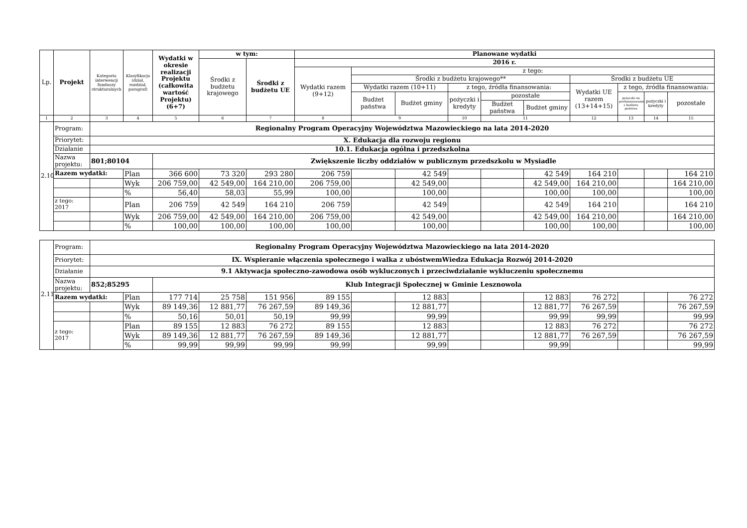| Lp. | Projekt | Kategoria interwencji funduszy strukturalnych | Klasyfikacja (dział, rozdział, paragraf) | Wydatki w okresie realizacji Projektu (całkowita wartość Projektu) (6+7) | w tym: | | Planowane wydatki | | | | | | | | | |
| --- | --- | --- | --- | --- | --- | --- | --- | --- | --- | --- | --- | --- | --- | --- | --- | --- |
| | | | | | Środki z budżetu krajowego | Środki z budżetu UE | 2016 r. | | | | | | | | | |
| | | | | | | | Wydatki razem (9+12) | z tego: | | | | | | | | |
| | | | | | | | | Środki z budżetu krajowego** | | | | | Środki z budżetu UE | | | |
| | | | | | | | | Wydatki razem (10+11) | | z tego, źródła finansowania: | | | Wydatki UE razem (13+14+15) | z tego, źródła finansowania: | | |
| | | | | | | | | Budżet państwa | Budżet gminy | pożyczki i kredyty | pozostałe | | | pożyczki na prefinansowanie z budżetu państwa | pożyczki i kredyty | pozostałe |
| | | | | | | | | | | | Budżet państwa | Budżet gminy | | | | |
| 1 | 2 | 3 | 4 | 5 | 6 | 7 | 8 | 9 | | 10 | 11 | | 12 | 13 | 14 | 15 |
| 2.10 | Program: | Regionalny Program Operacyjny Województwa Mazowieckiego na lata 2014-2020 | | | | | | | | | | | | | | |
| | Priorytet: | X. Edukacja dla rozwoju regionu | | | | | | | | | | | | | | |
| | Działanie | 10.1. Edukacja ogólna i przedszkolna | | | | | | | | | | | | | | |
| | Nazwa projektu: | 801;80104 | | Zwiększenie liczby oddziałów w publicznym przedszkolu w Mysiadle | | | | | | | | | | | | |
| | Razem wydatki: | | Plan | 366 600 | 73 320 | 293 280 | 206 759 | | 42 549 | | | 42 549 | 164 210 | | | 164 210 |
| | | | Wyk | 206 759,00 | 42 549,00 | 164 210,00 | 206 759,00 | | 42 549,00 | | | 42 549,00 | 164 210,00 | | | 164 210,00 |
| | | | % | 56,40 | 58,03 | 55,99 | 100,00 | | 100,00 | | | 100,00 | 100,00 | | | 100,00 |
| | z tego: 2017 | | Plan | 206 759 | 42 549 | 164 210 | 206 759 | | 42 549 | | | 42 549 | 164 210 | | | 164 210 |
| | | | Wyk | 206 759,00 | 42 549,00 | 164 210,00 | 206 759,00 | | 42 549,00 | | | 42 549,00 | 164 210,00 | | | 164 210,00 |
| | | | % | 100,00 | 100,00 | 100,00 | 100,00 | | 100,00 | | | 100,00 | 100,00 | | | 100,00 |
| 2.11 | Program: | Regionalny Program Operacyjny Województwa Mazowieckiego na lata 2014-2020 | | | | | | | | | | | | | | |
| | Priorytet: | IX. Wspieranie włączenia społecznego i walka z ubóstwemWiedza Edukacja Rozwój 2014-2020 | | | | | | | | | | | | | | |
| | Działanie | 9.1 Aktywacja społeczno-zawodowa osób wykluczonych i przeciwdziałanie wykluczeniu społecznemu | | | | | | | | | | | | | | |
| | Nazwa projektu: | 852;85295 | | Klub Integracji Społecznej w Gminie Lesznowola | | | | | | | | | | | | |
| | Razem wydatki: | | Plan | 177 714 | 25 758 | 151 956 | 89 155 | | 12 883 | | | 12 883 | 76 272 | | | 76 272 |
| | | | Wyk | 89 149,36 | 12 881,77 | 76 267,59 | 89 149,36 | | 12 881,77 | | | 12 881,77 | 76 267,59 | | | 76 267,59 |
| | | | % | 50,16 | 50,01 | 50,19 | 99,99 | | 99,99 | | | 99,99 | 99,99 | | | 99,99 |
| | z tego: 2017 | | Plan | 89 155 | 12 883 | 76 272 | 89 155 | | 12 883 | | | 12 883 | 76 272 | | | 76 272 |
| | | | Wyk | 89 149,36 | 12 881,77 | 76 267,59 | 89 149,36 | | 12 881,77 | | | 12 881,77 | 76 267,59 | | | 76 267,59 |
| | | | % | 99,99 | 99,99 | 99,99 | 99,99 | | 99,99 | | | 99,99 | | | | 99,99 |